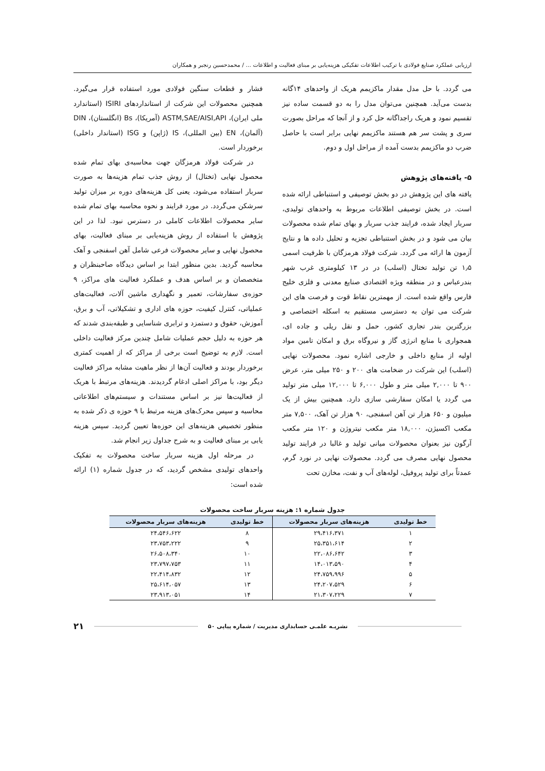ارزیابی عملکرد صنایع فولادی با ترکیب اطلاعات تفکیکی هزینه‌یابی بر مبنای فعالیت و اطلاعات ... / محمدحسین رنجبر و همکاران
می گردد. با حل مدل مقدار ماکزیمم هریک از واحدهای ۱۴گانه بدست می‌آید. همچنین می‌توان مدل را به دو قسمت ساده نیز تقسیم نمود و هریک راجداگانه حل کرد و از آنجا که مراحل بصورت سری و پشت سر هم هستند ماکزیمم نهایی برابر است با حاصل ضرب دو ماکزیمم بدست آمده از مراحل اول و دوم.
۵- یافته‌های پژوهش
یافته های این پژوهش در دو بخش توصیفی و استنباطی ارائه شده است. در بخش توصیفی اطلاعات مربوط به واحدهای تولیدی، سربار ایجاد شده، فرایند جذب سربار و بهای تمام شده محصولات بیان می شود و در بخش استنباطی تجزیه و تحلیل داده ها و نتایج آزمون ها ارائه می گردد. شرکت فولاد هرمزگان با ظرفیت اسمی ۱٫۵ تن تولید تختال (اسلب) در در ۱۳ کیلومتری غرب شهر بندرعباس و در منطقه ویژه اقتصادی صنایع معدنی و فلزی خلیج فارس واقع شده است. از مهمترین نقاط قوت و فرصت های این شرکت می توان به دسترسی مستقیم به اسکله اختصاصی و بزرگترین بندر تجاری کشور، حمل و نقل ریلی و جاده ای، همجواری با منابع انرژی گاز و نیروگاه برق و امکان تامین مواد اولیه از منابع داخلی و خارجی اشاره نمود. محصولات نهایی (اسلب) این شرکت در ضخامت های ۲۰۰ و ۲۵۰ میلی متر، عرض ۹۰۰ تا ۲,۰۰۰ میلی متر و طول ۶,۰۰۰ تا ۱۲,۰۰۰ میلی متر تولید می گردد یا امکان سفارشی سازی دارد. همچنین بیش از یک میلیون و ۶۵۰ هزار تن آهن اسفنجی، ۹۰ هزار تن آهک، ۷,۵۰۰ متر مکعب اکسیژن، ۱۸,۰۰۰ متر مکعب نیتروژن و ۱۲۰ متر مکعب آرگون نیز بعنوان محصولات میانی تولید و غالبا در فرایند تولید محصول نهایی مصرف می گردد. محصولات نهایی در نورد گرم، عمدتاً برای تولید پروفیل، لوله‌های آب و نفت، مخازن تحت
فشار و قطعات سنگین فولادی مورد استفاده قرار می‌گیرد. همچنین محصولات این شرکت از استانداردهای ISIRI (استاندارد ملی ایران)، ASTM,SAE/AISI,API (آمریکا)، Bs (انگلستان)، DIN (آلمان)، EN (بین المللی)، IS (ژاپن) و ISG (استاندار داخلی) برخوردار است.
در شرکت فولاد هرمزگان جهت محاسبه‌ی بهای تمام شده محصول نهایی (تختال) از روش جذب تمام هزینه‌ها به صورت سربار استفاده می‌شود، یعنی کل هزینه‌های دوره بر میزان تولید سرشکن می‌گردد. در مورد فرایند و نحوه محاسبه بهای تمام شده سایر محصولات اطلاعات کاملی در دسترس نبود. لذا در این پژوهش با استفاده از روش هزینه‌یابی بر مبنای فعالیت، بهای محصول نهایی و سایر محصولات فرعی شامل آهن اسفنجی و آهک محاسبه گردید. بدین منظور ابتدا بر اساس دیدگاه صاحبنظران و متخصصان و بر اساس هدف و عملکرد فعالیت های مراکز، ۹ حوزه‌ی سفارشات، تعمیر و نگهداری ماشین آلات، فعالیت‌های عملیاتی، کنترل کیفیت، حوزه های اداری و تشکیلاتی، آب و برق، آموزش، حقوق و دستمزد و ترابری شناسایی و طبقه‌بندی شدند که هر حوزه به دلیل حجم عملیات شامل چندین مرکز فعالیت داخلی است. لازم به توضیح است برخی از مراکز که از اهمیت کمتری برخوردار بودند و فعالیت آن‌ها از نظر ماهیت مشابه مراکز فعالیت دیگر بود، با مراکز اصلی ادغام گردیدند. هزینه‌های مرتبط با هریک از فعالیت‌ها نیز بر اساس مستندات و سیستم‌های اطلاعاتی محاسبه و سپس محرک‌های هزینه مرتبط با ۹ حوزه ی ذکر شده به منظور تخصیص هزینه‌های این حوزه‌ها تعیین گردید. سپس هزینه یابی بر مبنای فعالیت و به شرح جداول زیر انجام شد.
در مرحله اول هزینه سربار ساخت محصولات به تفکیک واحدهای تولیدی مشخص گردید، که در جدول شماره (۱) ارائه شده است:
جدول شماره ۱: هزینه سربار ساخت محصولات
| خط تولیدی | هزینه‌های سربار محصولات | خط تولیدی | هزینه‌های سربار محصولات |
| --- | --- | --- | --- |
| ۱ | ۲۹،۴۱۶،۳۷۱ | ۸ | ۲۴،۵۴۶،۶۲۲ |
| ۲ | ۲۵،۳۵۱،۶۱۴ | ۹ | ۲۳،۷۵۳،۲۲۲ |
| ۳ | ۲۲،۰۸۶،۶۴۲ | ۱۰ | ۲۶،۵۰۸،۳۴۰ |
| ۴ | ۱۴،۰۱۳،۵۹۰ | ۱۱ | ۲۳،۷۹۷،۷۵۳ |
| ۵ | ۲۴،۷۵۹،۹۹۶ | ۱۲ | ۲۲،۴۱۴،۸۳۲ |
| ۶ | ۲۴،۲۰۷،۵۲۹ | ۱۳ | ۲۵،۶۱۴،۰۵۷ |
| ۷ | ۲۱،۳۰۷،۲۲۹ | ۱۴ | ۲۳،۹۱۳،۰۵۱ |
نشریـه علمـی حسابداری مدیریت / شماره پیاپی ۵۰ ۲۱